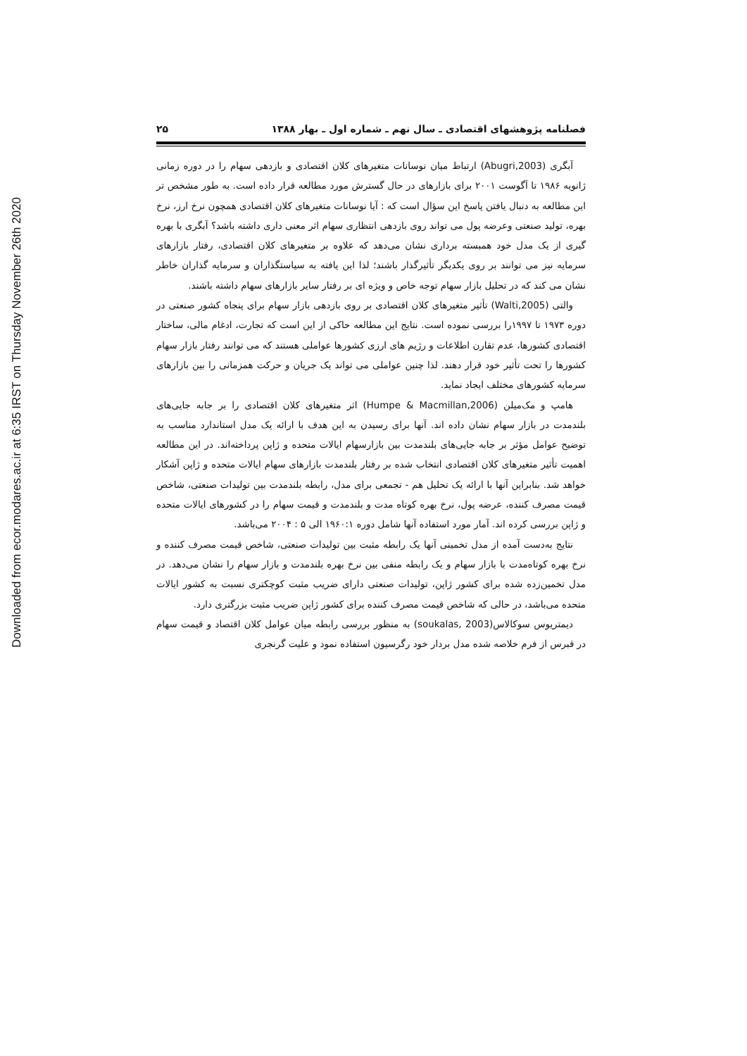Downloaded from ecor.modares.ac.ir at 6:35 IRST on Thursday November 26th 2020
فصلنامه پژوهشهای اقتصادی ـ سال نهم ـ شماره اول ـ بهار ۱۳۸۸ ۲۵
آبگری (Abugri,2003) ارتباط میان نوسانات متغیرهای کلان اقتصادی و بازدهی سهام را در دوره زمانی ژانویه ۱۹۸۶ تا آگوست ۲۰۰۱ برای بازارهای در حال گسترش مورد مطالعه قرار داده است. به طور مشخص تر این مطالعه به دنبال یافتن پاسخ این سؤال است که : آیا نوسانات متغیرهای کلان اقتصادی همچون نرخ ارز، نرخ بهره، تولید صنعتی وعرضه پول می تواند روی بازدهی انتظاری سهام اثر معنی داری داشته باشد؟ آبگری با بهره گیری از یک مدل خود همبسته برداری نشان می‌دهد که علاوه بر متغیرهای کلان اقتصادی، رفتار بازارهای سرمایه نیز می توانند بر روی یکدیگر تأثیرگذار باشند؛ لذا این یافته به سیاستگذاران و سرمایه گذاران خاطر نشان می کند که در تحلیل بازار سهام توجه خاص و ویژه ای بر رفتار سایر بازارهای سهام داشته باشند.
والتی (Walti,2005) تأثیر متغیرهای کلان اقتصادی بر روی بازدهی بازار سهام برای پنجاه کشور صنعتی در دوره ۱۹۷۳ تا ۱۹۹۷را بررسی نموده است. نتایج این مطالعه حاکی از این است که تجارت، ادغام مالی، ساختار اقتصادی کشورها، عدم تقارن اطلاعات و رژیم های ارزی کشورها عواملی هستند که می توانند رفتار بازار سهام کشورها را تحت تأثیر خود قرار دهند. لذا چنین عواملی می تواند یک جریان و حرکت همزمانی را بین بازارهای سرمایه کشورهای مختلف ایجاد نماید.
هامپ و مک‌میلن (Humpe & Macmillan,2006) اثر متغیرهای کلان اقتصادی را بر جابه جایی‌های بلندمدت در بازار سهام نشان داده اند. آنها برای رسیدن به این هدف با ارائه یک مدل استاندارد مناسب به توضیح عوامل مؤثر بر جابه جایی‌های بلندمدت بین بازارسهام ایالات متحده و ژاپن پرداخته‌اند. در این مطالعه اهمیت تأثیر متغیرهای کلان اقتصادی انتخاب شده بر رفتار بلندمدت بازارهای سهام ایالات متحده و ژاپن آشکار خواهد شد. بنابراین آنها با ارائه یک تحلیل هم - تجمعی برای مدل، رابطه بلندمدت بین تولیدات صنعتی، شاخص قیمت مصرف کننده، عرضه پول، نرخ بهره کوتاه مدت و بلندمدت و قیمت سهام را در کشورهای ایالات متحده و ژاپن بررسی کرده اند. آمار مورد استفاده آنها شامل دوره ۱۹۶۰:۱ الی ۵ : ۲۰۰۴ می‌باشد.
نتایج به‌دست آمده از مدل تخمینی آنها یک رابطه مثبت بین تولیدات صنعتی، شاخص قیمت مصرف کننده و نرخ بهره کوتاه‌مدت با بازار سهام و یک رابطه منفی بین نرخ بهره بلندمدت و بازار سهام را نشان می‌دهد. در مدل تخمین‌زده شده برای کشور ژاپن، تولیدات صنعتی دارای ضریب مثبت کوچکتری نسبت به کشور ایالات متحده می‌باشد، در حالی که شاخص قیمت مصرف کننده برای کشور ژاپن ضریب مثبت بزرگتری دارد.
دیمتریوس سوکالاس(soukalas, 2003) به منظور بررسی رابطه میان عوامل کلان اقتصاد و قیمت سهام در قبرس از فرم خلاصه شده مدل بردار خود رگرسیون استفاده نمود و علیت گرنجری